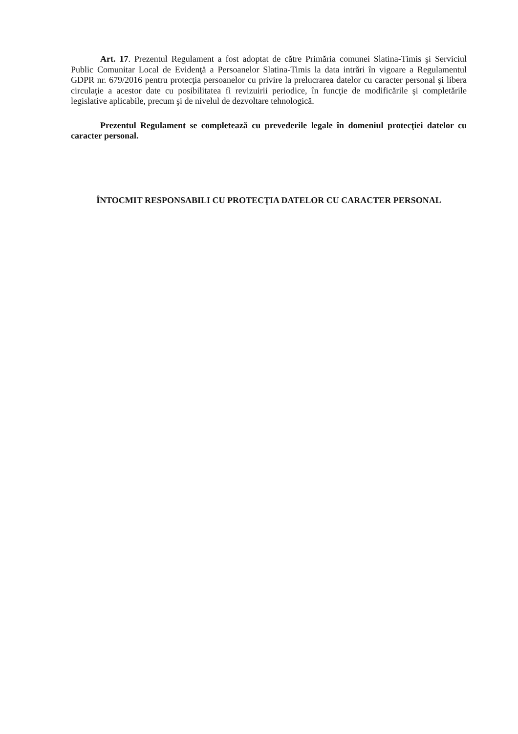Art. 17. Prezentul Regulament a fost adoptat de către Primăria comunei Slatina-Timis şi Serviciul Public Comunitar Local de Evidenţă a Persoanelor Slatina-Timis la data intrări în vigoare a Regulamentul GDPR nr. 679/2016 pentru protecţia persoanelor cu privire la prelucrarea datelor cu caracter personal şi libera circulaţie a acestor date cu posibilitatea fi revizuirii periodice, în funcţie de modificările şi completările legislative aplicabile, precum şi de nivelul de dezvoltare tehnologică.
Prezentul Regulament se completează cu prevederile legale în domeniul protecţiei datelor cu caracter personal.
ÎNTOCMIT RESPONSABILI CU PROTECŢIA DATELOR CU CARACTER PERSONAL